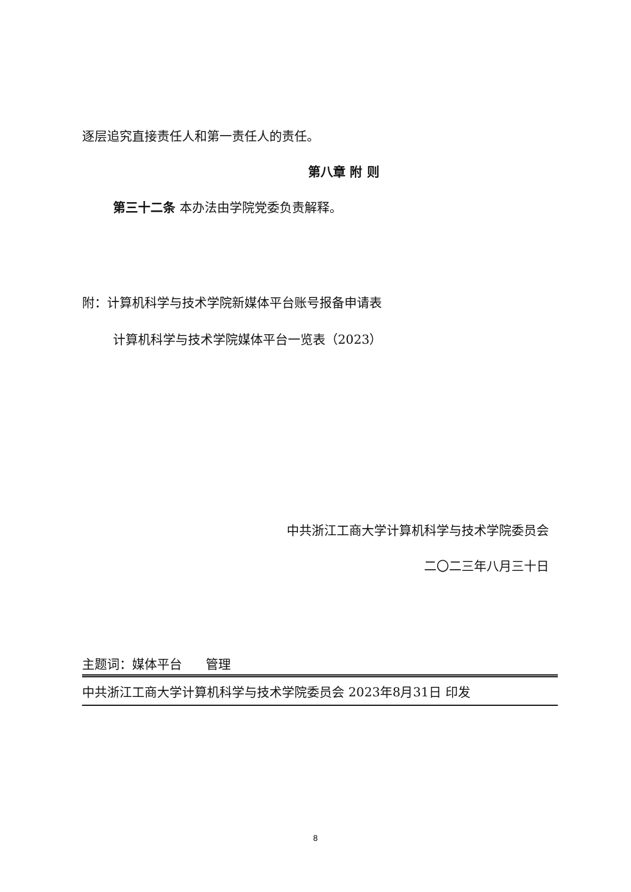逐层追究直接责任人和第一责任人的责任。
第八章 附 则
第三十二条 本办法由学院党委负责解释。
附：计算机科学与技术学院新媒体平台账号报备申请表
计算机科学与技术学院媒体平台一览表（2023）
中共浙江工商大学计算机科学与技术学院委员会
二〇二三年八月三十日
主题词：媒体平台 管理
中共浙江工商大学计算机科学与技术学院委员会 2023年8月31日 印发
8